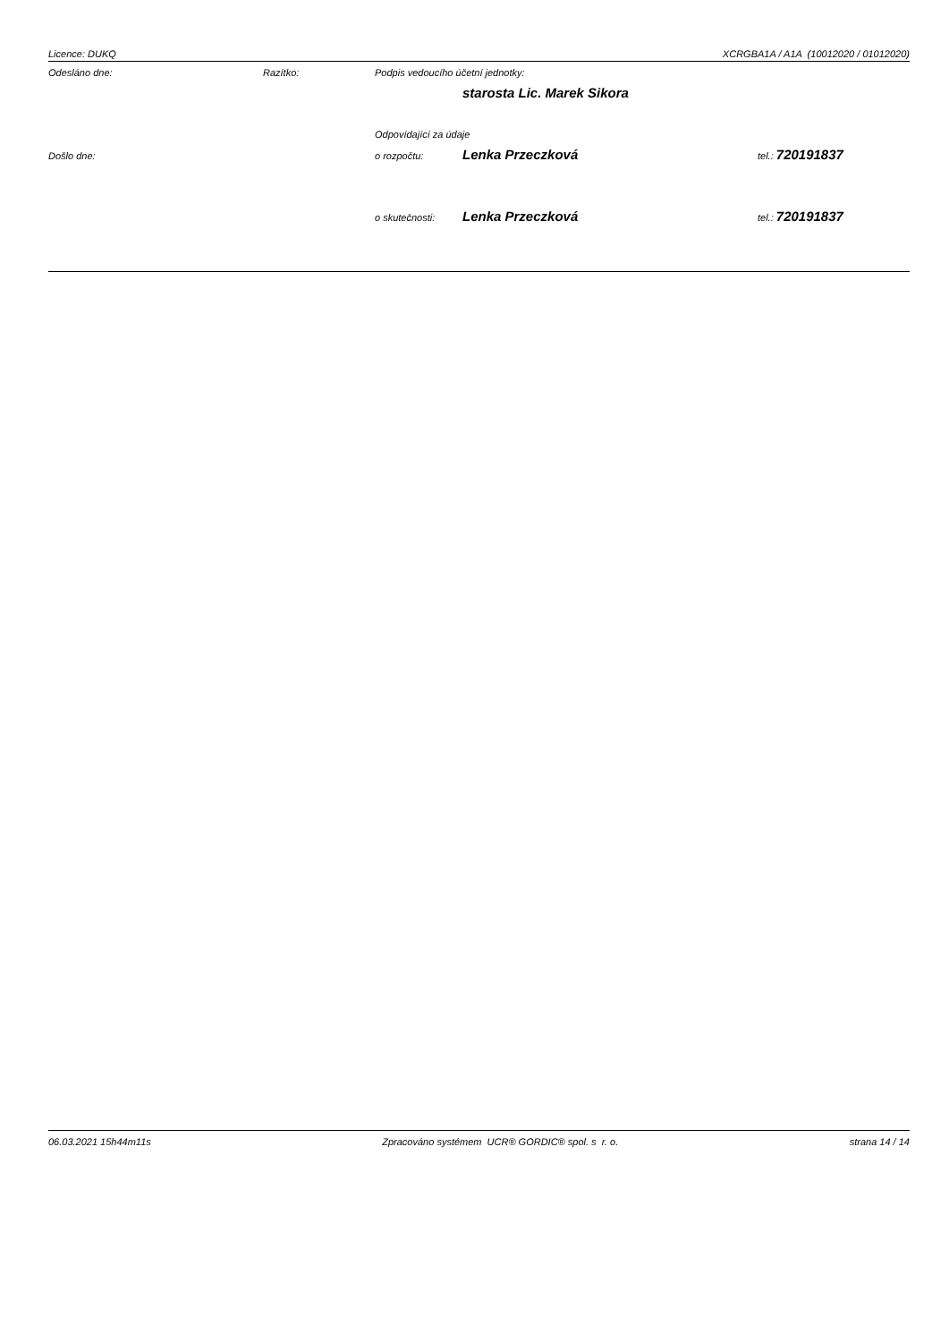Licence: DUKQ XCRGBA1A / A1A (10012020 / 01012020)
Odesláno dne: Razítko: Podpis vedoucího účetní jednotky:
starosta Lic. Marek Sikora
Odpovídající za údaje
Došlo dne: o rozpočtu: Lenka Przeczková tel.: 720191837
o skutečnosti: Lenka Przeczková tel.: 720191837
06.03.2021 15h44m11s Zpracováno systémem UCR® GORDIC® spol. s r. o. strana 14 / 14